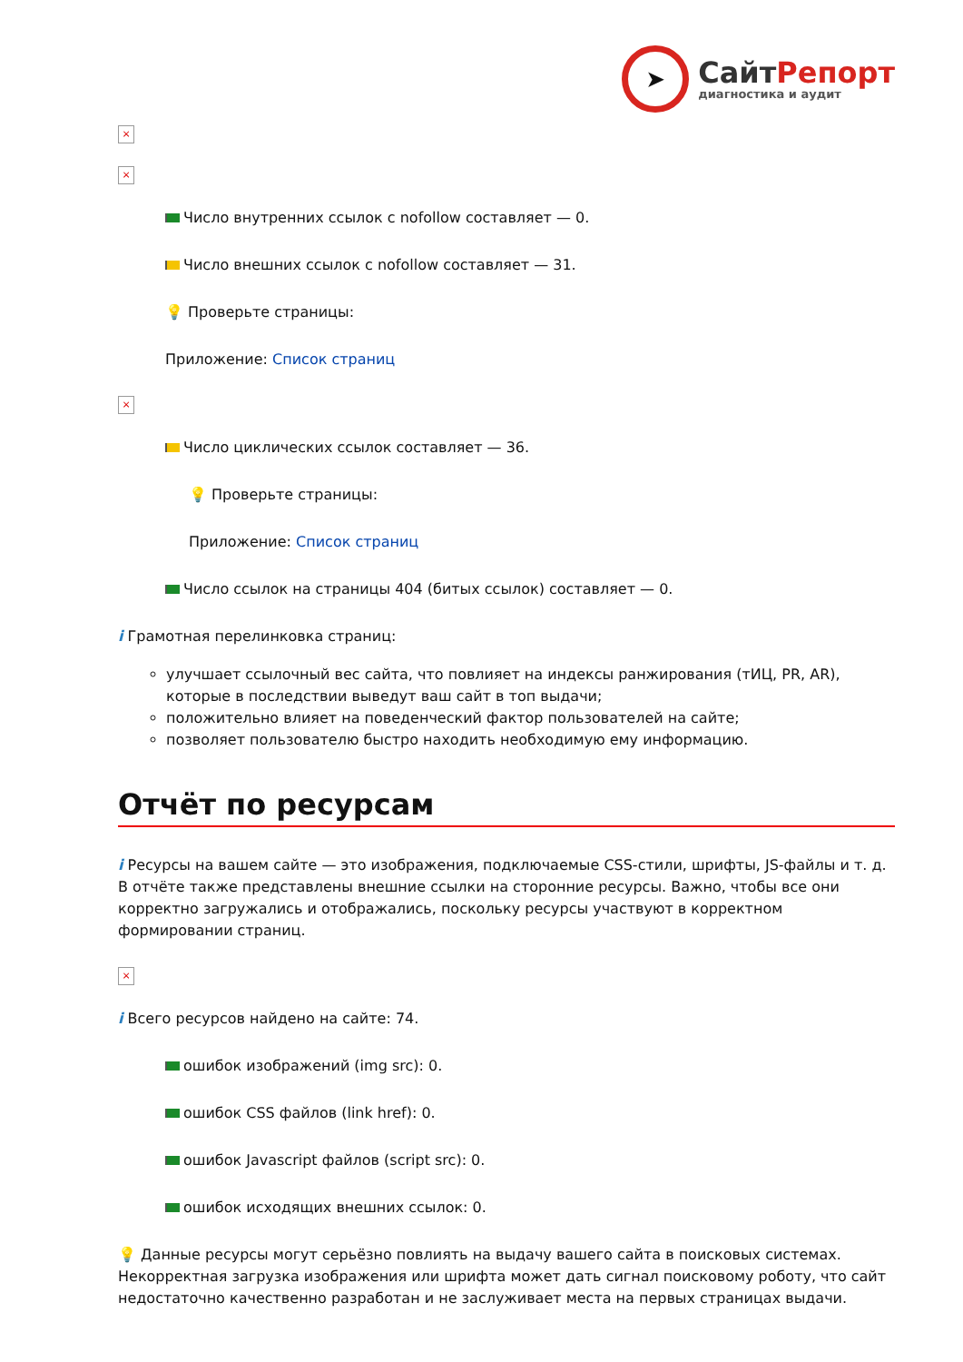➤
СайтРепорт
диагностика и аудит
×
×
Число внутренних ссылок с nofollow составляет — 0.
Число внешних ссылок с nofollow составляет — 31.
💡 Проверьте страницы:
Приложение: Список страниц
×
Число циклических ссылок составляет — 36.
💡 Проверьте страницы:
Приложение: Список страниц
Число ссылок на страницы 404 (битых ссылок) составляет — 0.
i Грамотная перелинковка страниц:
улучшает ссылочный вес сайта, что повлияет на индексы ранжирования (тИЦ, PR, AR), которые в последствии выведут ваш сайт в топ выдачи;
положительно влияет на поведенческий фактор пользователей на сайте;
позволяет пользователю быстро находить необходимую ему информацию.
Отчёт по ресурсам
i Ресурсы на вашем сайте — это изображения, подключаемые CSS-стили, шрифты, JS-файлы и т. д. В отчёте также представлены внешние ссылки на сторонние ресурсы. Важно, чтобы все они корректно загружались и отображались, поскольку ресурсы участвуют в корректном формировании страниц.
×
i Всего ресурсов найдено на сайте: 74.
ошибок изображений (img src): 0.
ошибок CSS файлов (link href): 0.
ошибок Javascript файлов (script src): 0.
ошибок исходящих внешних ссылок: 0.
💡 Данные ресурсы могут серьёзно повлиять на выдачу вашего сайта в поисковых системах. Некорректная загрузка изображения или шрифта может дать сигнал поисковому роботу, что сайт недостаточно качественно разработан и не заслуживает места на первых страницах выдачи.